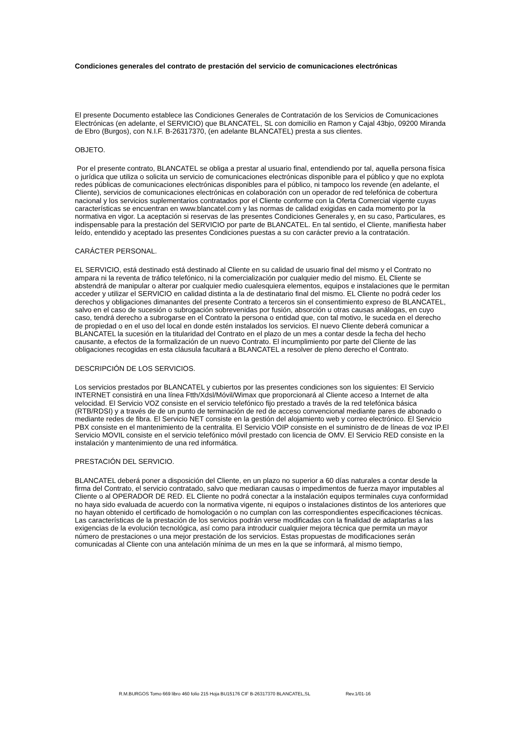Condiciones generales del contrato de prestación del servicio de comunicaciones electrónicas
El presente Documento establece las Condiciones Generales de Contratación de los Servicios de Comunicaciones Electrónicas (en adelante, el SERVICIO) que BLANCATEL, SL con domicilio en Ramon y Cajal 43bjo, 09200 Miranda de Ebro (Burgos), con N.I.F. B-26317370, (en adelante BLANCATEL) presta a sus clientes.
OBJETO.
Por el presente contrato, BLANCATEL se obliga a prestar al usuario final, entendiendo por tal, aquella persona física o jurídica que utiliza o solicita un servicio de comunicaciones electrónicas disponible para el público y que no explota redes públicas de comunicaciones electrónicas disponibles para el público, ni tampoco los revende (en adelante, el Cliente), servicios de comunicaciones electrónicas en colaboración con un operador de red telefónica de cobertura nacional y los servicios suplementarios contratados por el Cliente conforme con la Oferta Comercial vigente cuyas características se encuentran en www.blancatel.com y las normas de calidad exigidas en cada momento por la normativa en vigor. La aceptación si reservas de las presentes Condiciones Generales y, en su caso, Particulares, es indispensable para la prestación del SERVICIO por parte de BLANCATEL. En tal sentido, el Cliente, manifiesta haber leído, entendido y aceptado las presentes Condiciones puestas a su con carácter previo a la contratación.
CARÁCTER PERSONAL.
EL SERVICIO, está destinado está destinado al Cliente en su calidad de usuario final del mismo y el Contrato no ampara ni la reventa de tráfico telefónico, ni la comercialización por cualquier medio del mismo. EL Cliente se abstendrá de manipular o alterar por cualquier medio cualesquiera elementos, equipos e instalaciones que le permitan acceder y utilizar el SERVICIO en calidad distinta a la de destinatario final del mismo. EL Cliente no podrá ceder los derechos y obligaciones dimanantes del presente Contrato a terceros sin el consentimiento expreso de BLANCATEL, salvo en el caso de sucesión o subrogación sobrevenidas por fusión, absorción u otras causas análogas, en cuyo caso, tendrá derecho a subrogarse en el Contrato la persona o entidad que, con tal motivo, le suceda en el derecho de propiedad o en el uso del local en donde estén instalados los servicios. El nuevo Cliente deberá comunicar a BLANCATEL la sucesión en la titularidad del Contrato en el plazo de un mes a contar desde la fecha del hecho causante, a efectos de la formalización de un nuevo Contrato. El incumplimiento por parte del Cliente de las obligaciones recogidas en esta cláusula facultará a BLANCATEL a resolver de pleno derecho el Contrato.
DESCRIPCIÓN DE LOS SERVICIOS.
Los servicios prestados por BLANCATEL y cubiertos por las presentes condiciones son los siguientes: El Servicio INTERNET consistirá en una línea Ftth/Xdsl/Móvil/Wimax que proporcionará al Cliente acceso a Internet de alta velocidad. El Servicio VOZ consiste en el servicio telefónico fijo prestado a través de la red telefónica básica (RTB/RDSI) y a través de de un punto de terminación de red de acceso convencional mediante pares de abonado o mediante redes de fibra. El Servicio NET consiste en la gestión del alojamiento web y correo electrónico. El Servicio PBX consiste en el mantenimiento de la centralita. El Servicio VOIP consiste en el suministro de de líneas de voz IP.El Servicio MOVIL consiste en el servicio telefónico móvil prestado con licencia de OMV. El Servicio RED consiste en la instalación y mantenimiento de una red informática.
PRESTACIÓN DEL SERVICIO.
BLANCATEL deberá poner a disposición del Cliente, en un plazo no superior a 60 días naturales a contar desde la firma del Contrato, el servicio contratado, salvo que mediaran causas o impedimentos de fuerza mayor imputables al Cliente o al OPERADOR DE RED. EL Cliente no podrá conectar a la instalación equipos terminales cuya conformidad no haya sido evaluada de acuerdo con la normativa vigente, ni equipos o instalaciones distintos de los anteriores que no hayan obtenido el certificado de homologación o no cumplan con las correspondientes especificaciones técnicas. Las características de la prestación de los servicios podrán verse modificadas con la finalidad de adaptarlas a las exigencias de la evolución tecnológica, así como para introducir cualquier mejora técnica que permita un mayor número de prestaciones o una mejor prestación de los servicios. Estas propuestas de modificaciones serán comunicadas al Cliente con una antelación mínima de un mes en la que se informará, al mismo tiempo,
R.M.BURGOS Tomo 669 libro 460 folio 215 Hoja BU15176 CIF B-26317370 BLANCATEL,SL Rev.1/01-16